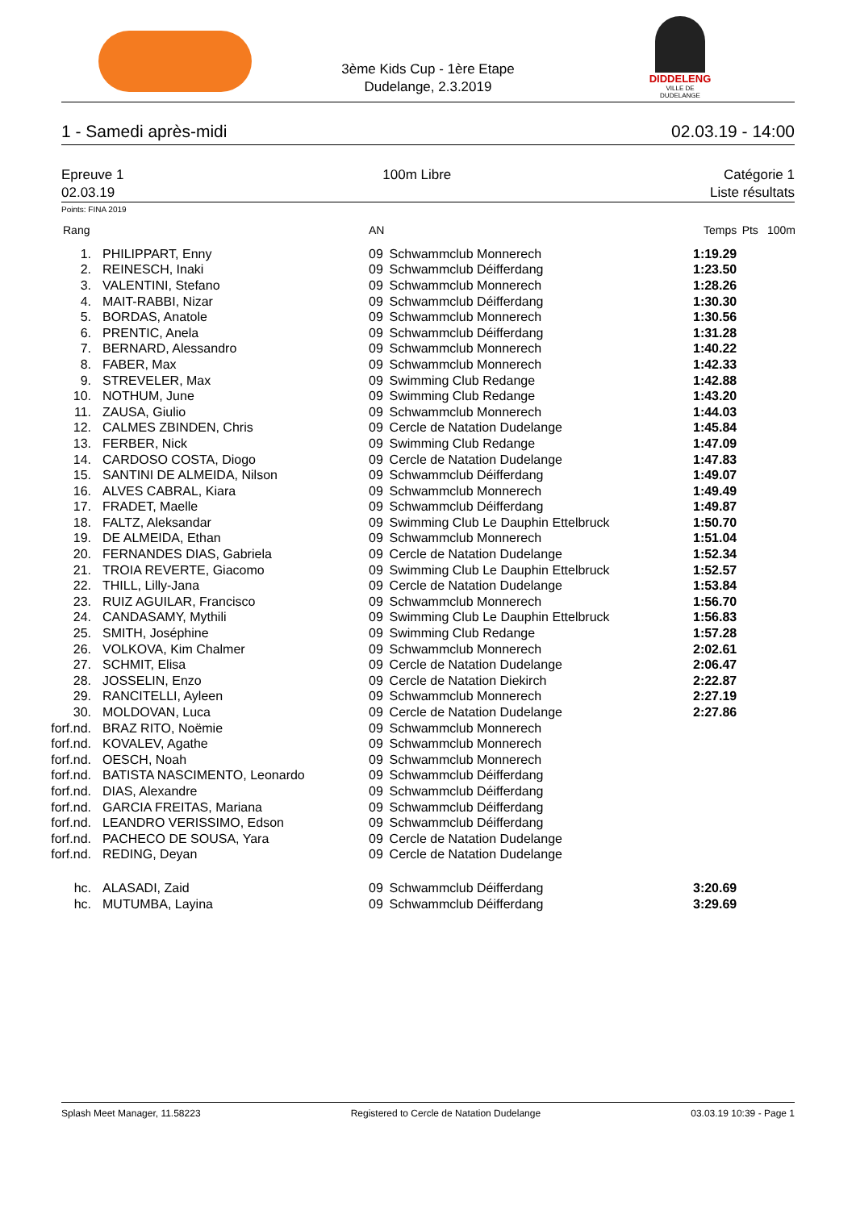DIDDELENG
VILLE DE DUDELANGE
3ème Kids Cup - 1ère Etape
Dudelange, 2.3.2019
1 - Samedi après-midi 02.03.19 - 14:00
Epreuve 1
02.03.19 100m Libre Catégorie 1
Liste résultats
Points: FINA 2019
| Rang | | AN | | Temps | Pts | 100m |
| --- | --- | --- | --- | --- | --- | --- |
| 1. | PHILIPPART, Enny | 09 | Schwammclub Monnerech | 1:19.29 | | |
| 2. | REINESCH, Inaki | 09 | Schwammclub Déifferdang | 1:23.50 | | |
| 3. | VALENTINI, Stefano | 09 | Schwammclub Monnerech | 1:28.26 | | |
| 4. | MAIT-RABBI, Nizar | 09 | Schwammclub Déifferdang | 1:30.30 | | |
| 5. | BORDAS, Anatole | 09 | Schwammclub Monnerech | 1:30.56 | | |
| 6. | PRENTIC, Anela | 09 | Schwammclub Déifferdang | 1:31.28 | | |
| 7. | BERNARD, Alessandro | 09 | Schwammclub Monnerech | 1:40.22 | | |
| 8. | FABER, Max | 09 | Schwammclub Monnerech | 1:42.33 | | |
| 9. | STREVELER, Max | 09 | Swimming Club Redange | 1:42.88 | | |
| 10. | NOTHUM, June | 09 | Swimming Club Redange | 1:43.20 | | |
| 11. | ZAUSA, Giulio | 09 | Schwammclub Monnerech | 1:44.03 | | |
| 12. | CALMES ZBINDEN, Chris | 09 | Cercle de Natation Dudelange | 1:45.84 | | |
| 13. | FERBER, Nick | 09 | Swimming Club Redange | 1:47.09 | | |
| 14. | CARDOSO COSTA, Diogo | 09 | Cercle de Natation Dudelange | 1:47.83 | | |
| 15. | SANTINI DE ALMEIDA, Nilson | 09 | Schwammclub Déifferdang | 1:49.07 | | |
| 16. | ALVES CABRAL, Kiara | 09 | Schwammclub Monnerech | 1:49.49 | | |
| 17. | FRADET, Maelle | 09 | Schwammclub Déifferdang | 1:49.87 | | |
| 18. | FALTZ, Aleksandar | 09 | Swimming Club Le Dauphin Ettelbruck | 1:50.70 | | |
| 19. | DE ALMEIDA, Ethan | 09 | Schwammclub Monnerech | 1:51.04 | | |
| 20. | FERNANDES DIAS, Gabriela | 09 | Cercle de Natation Dudelange | 1:52.34 | | |
| 21. | TROIA REVERTE, Giacomo | 09 | Swimming Club Le Dauphin Ettelbruck | 1:52.57 | | |
| 22. | THILL, Lilly-Jana | 09 | Cercle de Natation Dudelange | 1:53.84 | | |
| 23. | RUIZ AGUILAR, Francisco | 09 | Schwammclub Monnerech | 1:56.70 | | |
| 24. | CANDASAMY, Mythili | 09 | Swimming Club Le Dauphin Ettelbruck | 1:56.83 | | |
| 25. | SMITH, Joséphine | 09 | Swimming Club Redange | 1:57.28 | | |
| 26. | VOLKOVA, Kim Chalmer | 09 | Schwammclub Monnerech | 2:02.61 | | |
| 27. | SCHMIT, Elisa | 09 | Cercle de Natation Dudelange | 2:06.47 | | |
| 28. | JOSSELIN, Enzo | 09 | Cercle de Natation Diekirch | 2:22.87 | | |
| 29. | RANCITELLI, Ayleen | 09 | Schwammclub Monnerech | 2:27.19 | | |
| 30. | MOLDOVAN, Luca | 09 | Cercle de Natation Dudelange | 2:27.86 | | |
| forf.nd. | BRAZ RITO, Noëmie | 09 | Schwammclub Monnerech | | | |
| forf.nd. | KOVALEV, Agathe | 09 | Schwammclub Monnerech | | | |
| forf.nd. | OESCH, Noah | 09 | Schwammclub Monnerech | | | |
| forf.nd. | BATISTA NASCIMENTO, Leonardo | 09 | Schwammclub Déifferdang | | | |
| forf.nd. | DIAS, Alexandre | 09 | Schwammclub Déifferdang | | | |
| forf.nd. | GARCIA FREITAS, Mariana | 09 | Schwammclub Déifferdang | | | |
| forf.nd. | LEANDRO VERISSIMO, Edson | 09 | Schwammclub Déifferdang | | | |
| forf.nd. | PACHECO DE SOUSA, Yara | 09 | Cercle de Natation Dudelange | | | |
| forf.nd. | REDING, Deyan | 09 | Cercle de Natation Dudelange | | | |
| hc. | ALASADI, Zaid | 09 | Schwammclub Déifferdang | 3:20.69 | | |
| hc. | MUTUMBA, Layina | 09 | Schwammclub Déifferdang | 3:29.69 | | |
Splash Meet Manager, 11.58223 Registered to Cercle de Natation Dudelange 03.03.19 10:39 - Page 1